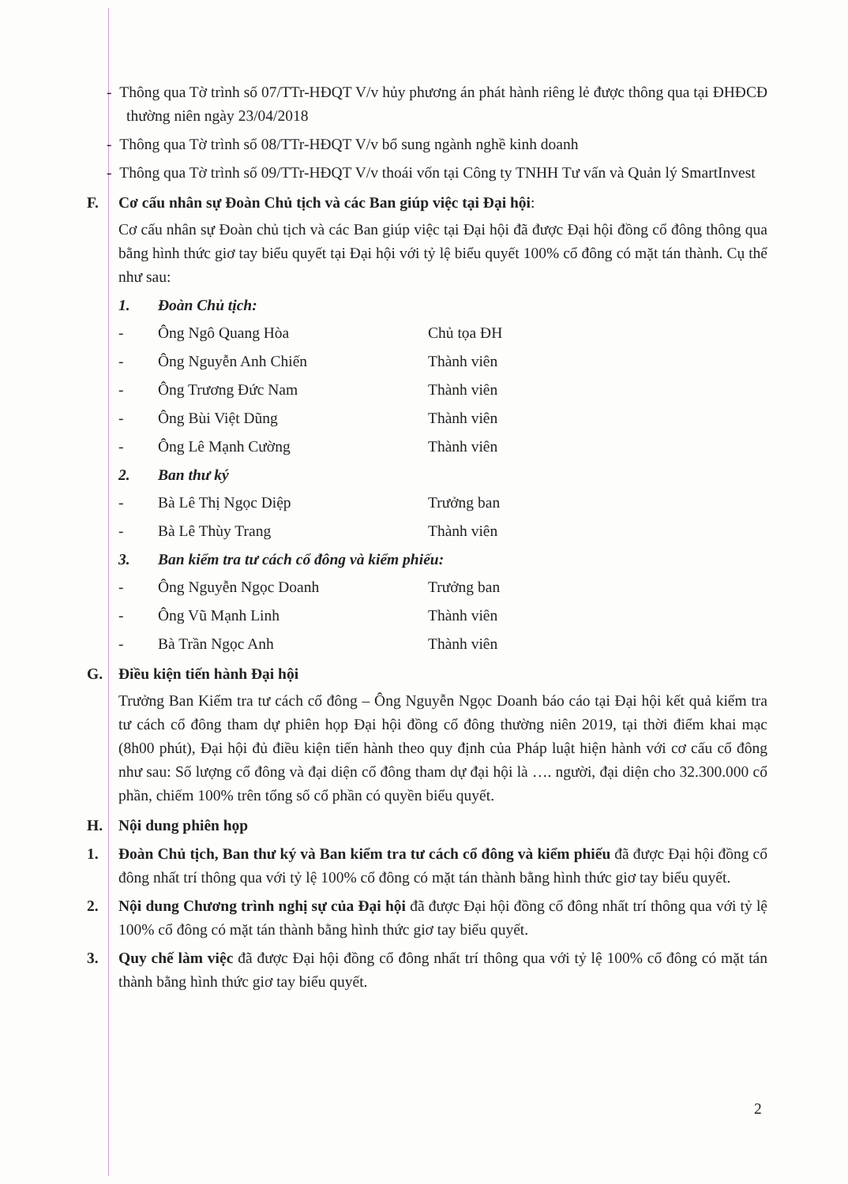- Thông qua Tờ trình số 07/TTr-HĐQT V/v hủy phương án phát hành riêng lẻ được thông qua tại ĐHĐCĐ thường niên ngày 23/04/2018
- Thông qua Tờ trình số 08/TTr-HĐQT V/v bổ sung ngành nghề kinh doanh
- Thông qua Tờ trình số 09/TTr-HĐQT V/v thoái vốn tại Công ty TNHH Tư vấn và Quản lý SmartInvest
F. Cơ cấu nhân sự Đoàn Chủ tịch và các Ban giúp việc tại Đại hội:
Cơ cấu nhân sự Đoàn chủ tịch và các Ban giúp việc tại Đại hội đã được Đại hội đồng cổ đông thông qua bằng hình thức giơ tay biểu quyết tại Đại hội với tỷ lệ biểu quyết 100% cổ đông có mặt tán thành. Cụ thể như sau:
1. Đoàn Chủ tịch:
- Ông Ngô Quang Hòa Chủ tọa ĐH
- Ông Nguyễn Anh Chiến Thành viên
- Ông Trương Đức Nam Thành viên
- Ông Bùi Việt Dũng Thành viên
- Ông Lê Mạnh Cường Thành viên
2. Ban thư ký
- Bà Lê Thị Ngọc Diệp Trưởng ban
- Bà Lê Thùy Trang Thành viên
3. Ban kiểm tra tư cách cổ đông và kiểm phiếu:
- Ông Nguyễn Ngọc Doanh Trưởng ban
- Ông Vũ Mạnh Linh Thành viên
- Bà Trần Ngọc Anh Thành viên
G. Điều kiện tiến hành Đại hội
Trưởng Ban Kiểm tra tư cách cổ đông – Ông Nguyễn Ngọc Doanh báo cáo tại Đại hội kết quả kiểm tra tư cách cổ đông tham dự phiên họp Đại hội đồng cổ đông thường niên 2019, tại thời điểm khai mạc (8h00 phút), Đại hội đủ điều kiện tiến hành theo quy định của Pháp luật hiện hành với cơ cấu cổ đông như sau: Số lượng cổ đông và đại diện cổ đông tham dự đại hội là …. người, đại diện cho 32.300.000 cổ phần, chiếm 100% trên tổng số cổ phần có quyền biểu quyết.
H. Nội dung phiên họp
1. Đoàn Chủ tịch, Ban thư ký và Ban kiểm tra tư cách cổ đông và kiểm phiếu đã được Đại hội đồng cổ đông nhất trí thông qua với tỷ lệ 100% cổ đông có mặt tán thành bằng hình thức giơ tay biểu quyết.
2. Nội dung Chương trình nghị sự của Đại hội đã được Đại hội đồng cổ đông nhất trí thông qua với tỷ lệ 100% cổ đông có mặt tán thành bằng hình thức giơ tay biểu quyết.
3. Quy chế làm việc đã được Đại hội đồng cổ đông nhất trí thông qua với tỷ lệ 100% cổ đông có mặt tán thành bằng hình thức giơ tay biểu quyết.
2